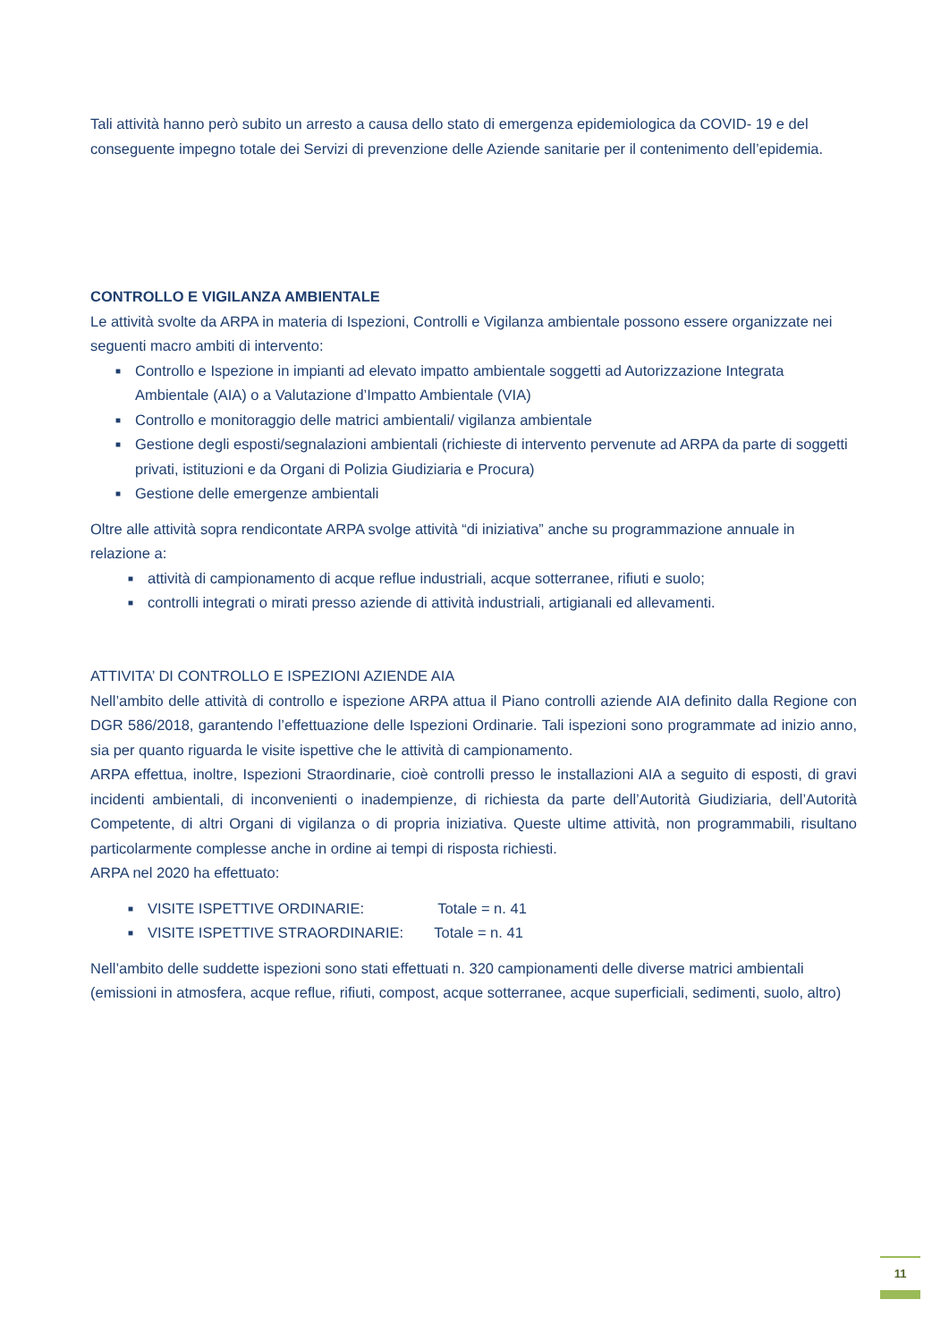Tali attività hanno però subito un arresto a causa dello stato di emergenza epidemiologica da COVID- 19 e del conseguente impegno totale dei Servizi di prevenzione delle Aziende sanitarie per il contenimento dell’epidemia.
CONTROLLO E VIGILANZA AMBIENTALE
Le attività svolte da ARPA in materia di Ispezioni, Controlli e Vigilanza ambientale possono essere organizzate nei seguenti macro ambiti di intervento:
■ Controllo e Ispezione in impianti ad elevato impatto ambientale soggetti ad Autorizzazione Integrata Ambientale (AIA) o a Valutazione d’Impatto Ambientale (VIA)
■ Controllo e monitoraggio delle matrici ambientali/ vigilanza ambientale
■ Gestione degli esposti/segnalazioni ambientali (richieste di intervento pervenute ad ARPA da parte di soggetti privati, istituzioni e da Organi di Polizia Giudiziaria e Procura)
■ Gestione delle emergenze ambientali
Oltre alle attività sopra rendicontate ARPA svolge attività “di iniziativa” anche su programmazione annuale in relazione a:
■ attività di campionamento di acque reflue industriali, acque sotterranee, rifiuti e suolo;
■ controlli integrati o mirati presso aziende di attività industriali, artigianali ed allevamenti.
ATTIVITA’ DI CONTROLLO E ISPEZIONI AZIENDE AIA
Nell’ambito delle attività di controllo e ispezione ARPA attua il Piano controlli aziende AIA definito dalla Regione con DGR 586/2018, garantendo l’effettuazione delle Ispezioni Ordinarie. Tali ispezioni sono programmate ad inizio anno, sia per quanto riguarda le visite ispettive che le attività di campionamento.
ARPA effettua, inoltre, Ispezioni Straordinarie, cioè controlli presso le installazioni AIA a seguito di esposti, di gravi incidenti ambientali, di inconvenienti o inadempienze, di richiesta da parte dell’Autorità Giudiziaria, dell’Autorità Competente, di altri Organi di vigilanza o di propria iniziativa. Queste ultime attività, non programmabili, risultano particolarmente complesse anche in ordine ai tempi di risposta richiesti.
ARPA nel 2020 ha effettuato:
■ VISITE ISPETTIVE ORDINARIE: Totale = n. 41
■ VISITE ISPETTIVE STRAORDINARIE: Totale = n. 41
Nell’ambito delle suddette ispezioni sono stati effettuati n. 320 campionamenti delle diverse matrici ambientali (emissioni in atmosfera, acque reflue, rifiuti, compost, acque sotterranee, acque superficiali, sedimenti, suolo, altro)
11